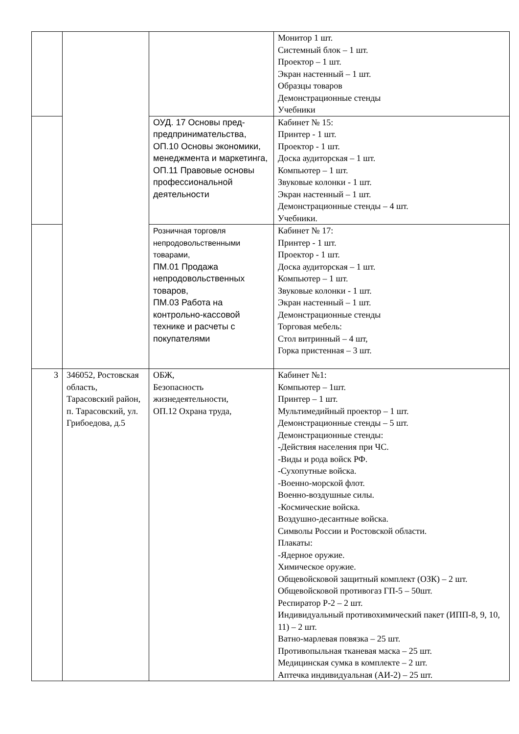| | | | Монитор 1 шт. Системный блок – 1 шт. Проектор – 1 шт. Экран настенный – 1 шт. Образцы товаров Демонстрационные стенды Учебники |
| | | ОУД. 17 Основы пред-предпринимательства, ОП.10 Основы экономики, менеджмента и маркетинга, ОП.11 Правовые основы профессиональной деятельности | Кабинет № 15: Принтер - 1 шт. Проектор - 1 шт. Доска аудиторская – 1 шт. Компьютер – 1 шт. Звуковые колонки - 1 шт. Экран настенный – 1 шт. Демонстрационные стенды – 4 шт. Учебники. |
| | | Розничная торговля непродовольственными товарами, ПМ.01 Продажа непродовольственных товаров, ПМ.03 Работа на контрольно-кассовой технике и расчеты с покупателями | Кабинет № 17: Принтер - 1 шт. Проектор - 1 шт. Доска аудиторская – 1 шт. Компьютер – 1 шт. Звуковые колонки - 1 шт. Экран настенный – 1 шт. Демонстрационные стенды Торговая мебель: Стол витринный – 4 шт, Горка пристенная – 3 шт. |
| 3 | 346052, Ростовская область, Тарасовский район, п. Тарасовский, ул. Грибоедова, д.5 | ОБЖ, Безопасность жизнедеятельности, ОП.12 Охрана труда, | Кабинет №1: Компьютер – 1шт. Принтер – 1 шт. Мультимедийный проектор – 1 шт. Демонстрационные стенды – 5 шт. Демонстрационные стенды: -Действия населения при ЧС. -Виды и рода войск РФ. -Сухопутные войска. -Военно-морской флот. Военно-воздушные силы. -Космические войска. Воздушно-десантные войска. Символы России и Ростовской области. Плакаты: -Ядерное оружие. Химическое оружие. Общевойсковой защитный комплект (ОЗК) – 2 шт. Общевойсковой противогаз ГП-5 – 50шт. Респиратор Р-2 – 2 шт. Индивидуальный противохимический пакет (ИПП-8, 9, 10, 11) – 2 шт. Ватно-марлевая повязка – 25 шт. Противопыльная тканевая маска – 25 шт. Медицинская сумка в комплекте – 2 шт. Аптечка индивидуальная (АИ-2) – 25 шт. |